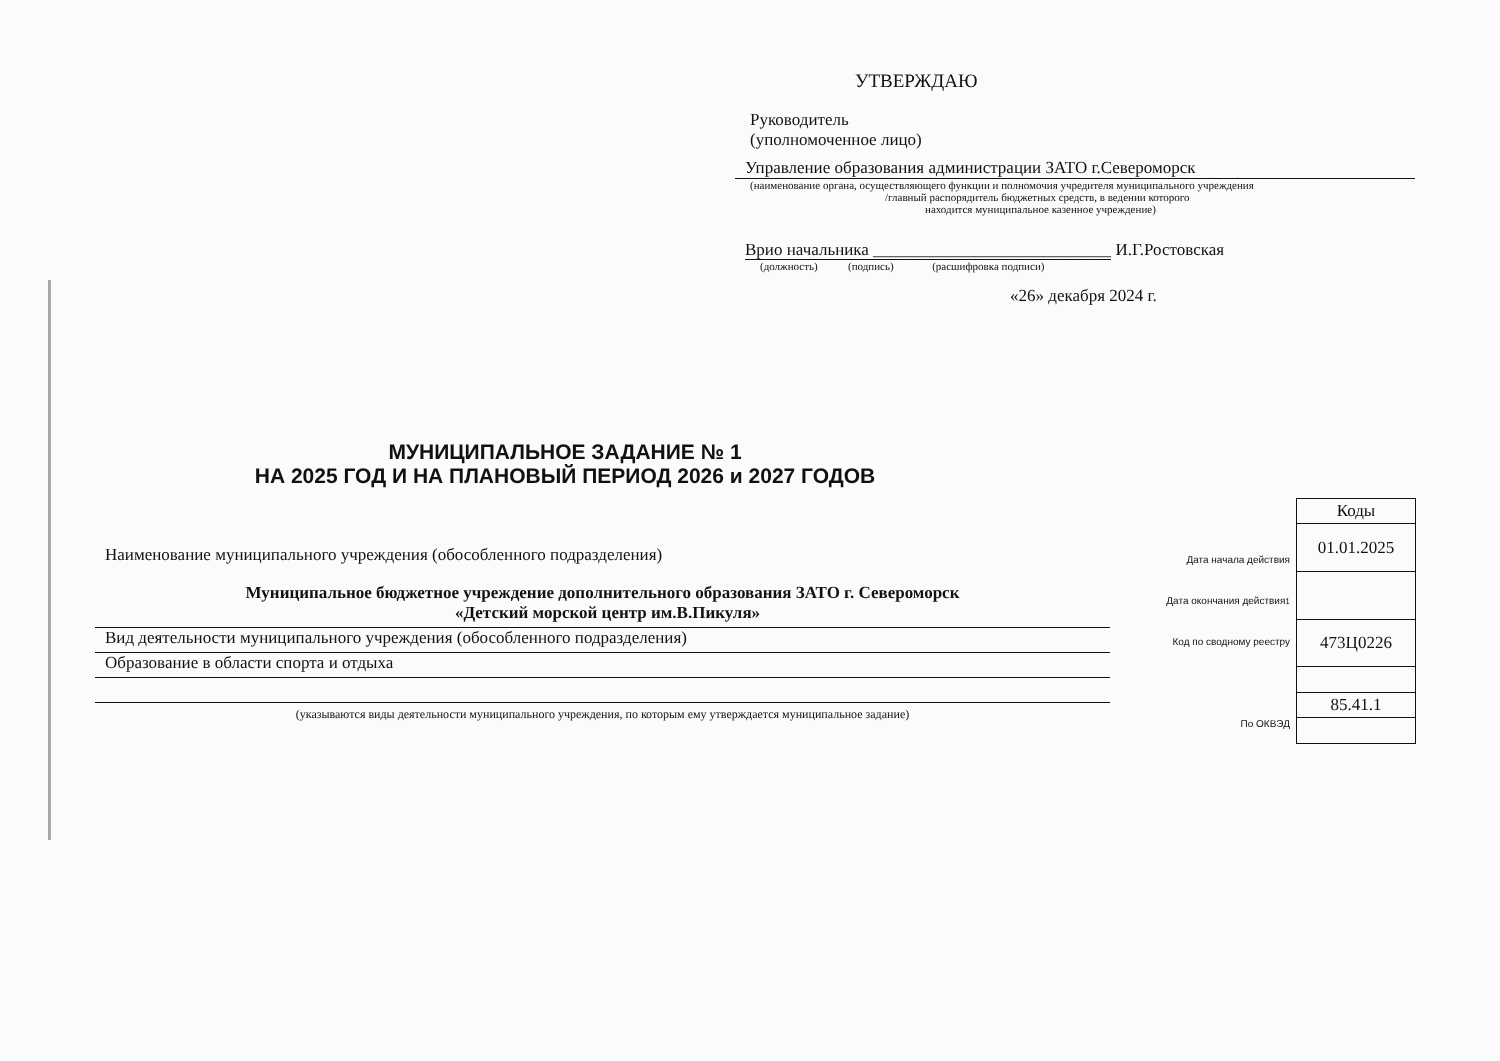УТВЕРЖДАЮ
Руководитель
(уполномоченное лицо)
Управление образования администрации ЗАТО г.Североморск
(наименование органа, осуществляющего функции и полномочия учредителя муниципального учреждения
/главный распорядитель бюджетных средств, в ведении которого
находится муниципальное казенное учреждение)
Врио начальника ____________________________ И.Г.Ростовская
(должность) (подпись) (расшифровка подписи)
«26» декабря 2024 г.
МУНИЦИПАЛЬНОЕ ЗАДАНИЕ № 1
НА 2025 ГОД И НА ПЛАНОВЫЙ ПЕРИОД 2026 и 2027 ГОДОВ
Наименование муниципального учреждения (обособленного подразделения)
Муниципальное бюджетное учреждение дополнительного образования ЗАТО г. Североморск
«Детский морской центр им.В.Пикуля»
Вид деятельности муниципального учреждения (обособленного подразделения)
Образование в области спорта и отдыха
(указываются виды деятельности муниципального учреждения, по которым ему утверждается муниципальное задание)
Дата начала действия
Дата окончания действия<sup>1</sup>
Код по сводному реестру
По ОКВЭД
| Коды |
| --- |
| 01.01.2025 |
| 473Ц0226 |
| 85.41.1 |